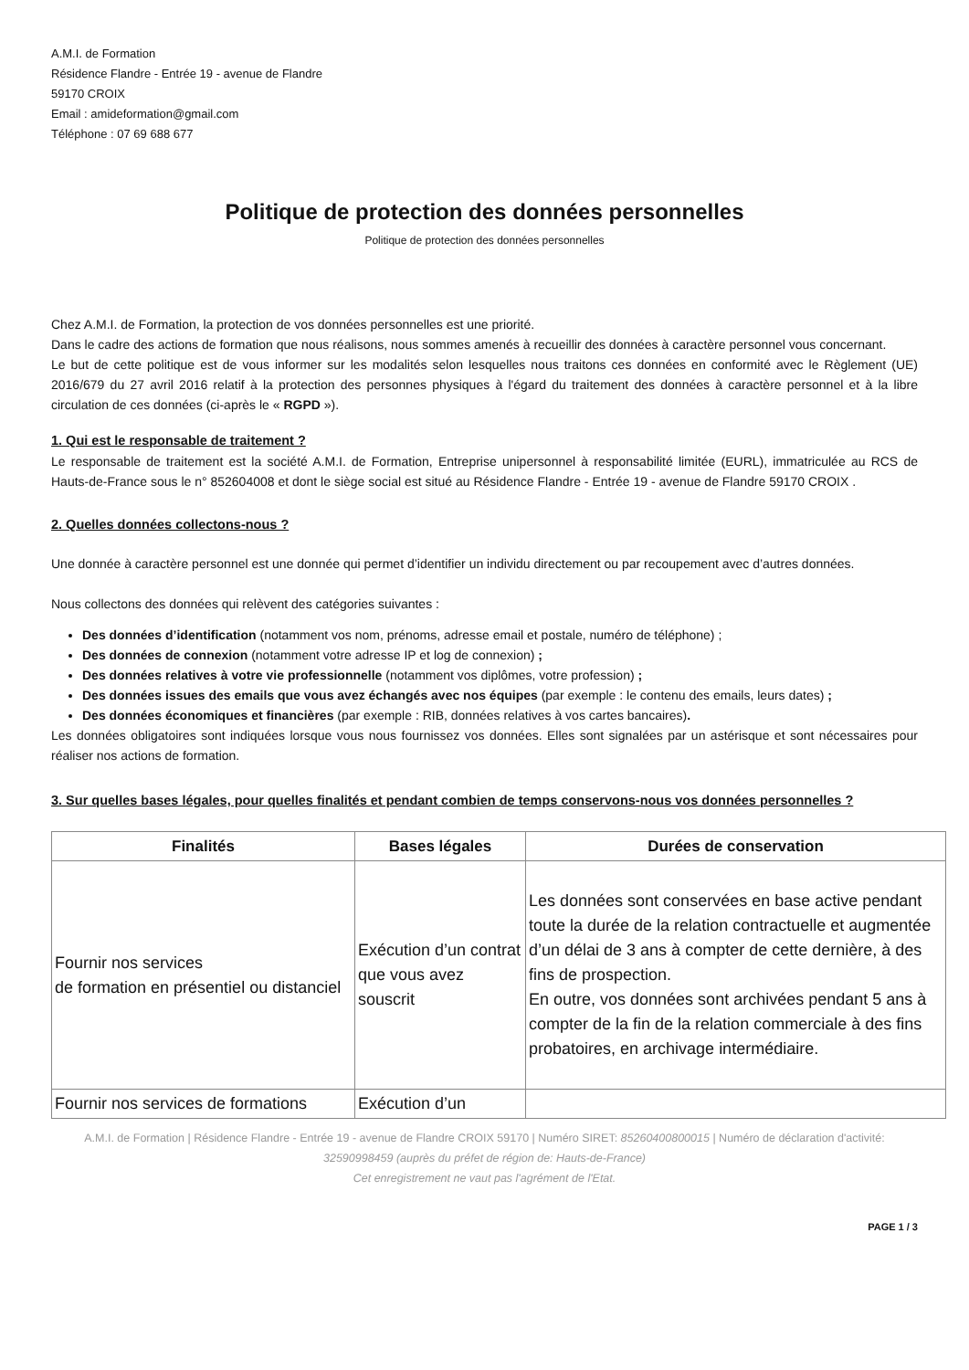A.M.I. de Formation
Résidence Flandre - Entrée 19 - avenue de Flandre
59170 CROIX
Email : amideformation@gmail.com
Téléphone : 07 69 688 677
Politique de protection des données personnelles
Politique de protection des données personnelles
Chez A.M.I. de Formation, la protection de vos données personnelles est une priorité.
Dans le cadre des actions de formation que nous réalisons, nous sommes amenés à recueillir des données à caractère personnel vous concernant.
Le but de cette politique est de vous informer sur les modalités selon lesquelles nous traitons ces données en conformité avec le Règlement (UE) 2016/679 du 27 avril 2016 relatif à la protection des personnes physiques à l'égard du traitement des données à caractère personnel et à la libre circulation de ces données (ci-après le « RGPD »).
1. Qui est le responsable de traitement ?
Le responsable de traitement est la société A.M.I. de Formation, Entreprise unipersonnel à responsabilité limitée (EURL), immatriculée au RCS de Hauts-de-France sous le n° 852604008 et dont le siège social est situé au Résidence Flandre - Entrée 19 - avenue de Flandre 59170 CROIX .
2. Quelles données collectons-nous ?
Une donnée à caractère personnel est une donnée qui permet d’identifier un individu directement ou par recoupement avec d’autres données.
Nous collectons des données qui relèvent des catégories suivantes :
Des données d’identification (notamment vos nom, prénoms, adresse email et postale, numéro de téléphone) ;
Des données de connexion (notamment votre adresse IP et log de connexion) ;
Des données relatives à votre vie professionnelle (notamment vos diplômes, votre profession) ;
Des données issues des emails que vous avez échangés avec nos équipes (par exemple : le contenu des emails, leurs dates) ;
Des données économiques et financières (par exemple : RIB, données relatives à vos cartes bancaires).
Les données obligatoires sont indiquées lorsque vous nous fournissez vos données. Elles sont signalées par un astérisque et sont nécessaires pour réaliser nos actions de formation.
3. Sur quelles bases légales, pour quelles finalités et pendant combien de temps conservons-nous vos données personnelles ?
| Finalités | Bases légales | Durées de conservation |
| --- | --- | --- |
| Fournir nos services de formation en présentiel ou distanciel | Exécution d’un contrat que vous avez souscrit | Les données sont conservées en base active pendant toute la durée de la relation contractuelle et augmentée d’un délai de 3 ans à compter de cette dernière, à des fins de prospection. En outre, vos données sont archivées pendant 5 ans à compter de la fin de la relation commerciale à des fins probatoires, en archivage intermédiaire. |
| Fournir nos services de formations | Exécution d’un | |
A.M.I. de Formation | Résidence Flandre - Entrée 19 - avenue de Flandre CROIX 59170 | Numéro SIRET: 85260400800015 | Numéro de déclaration d'activité: 32590998459 (auprès du préfet de région de: Hauts-de-France)
Cet enregistrement ne vaut pas l'agrément de l'Etat.
PAGE 1 / 3